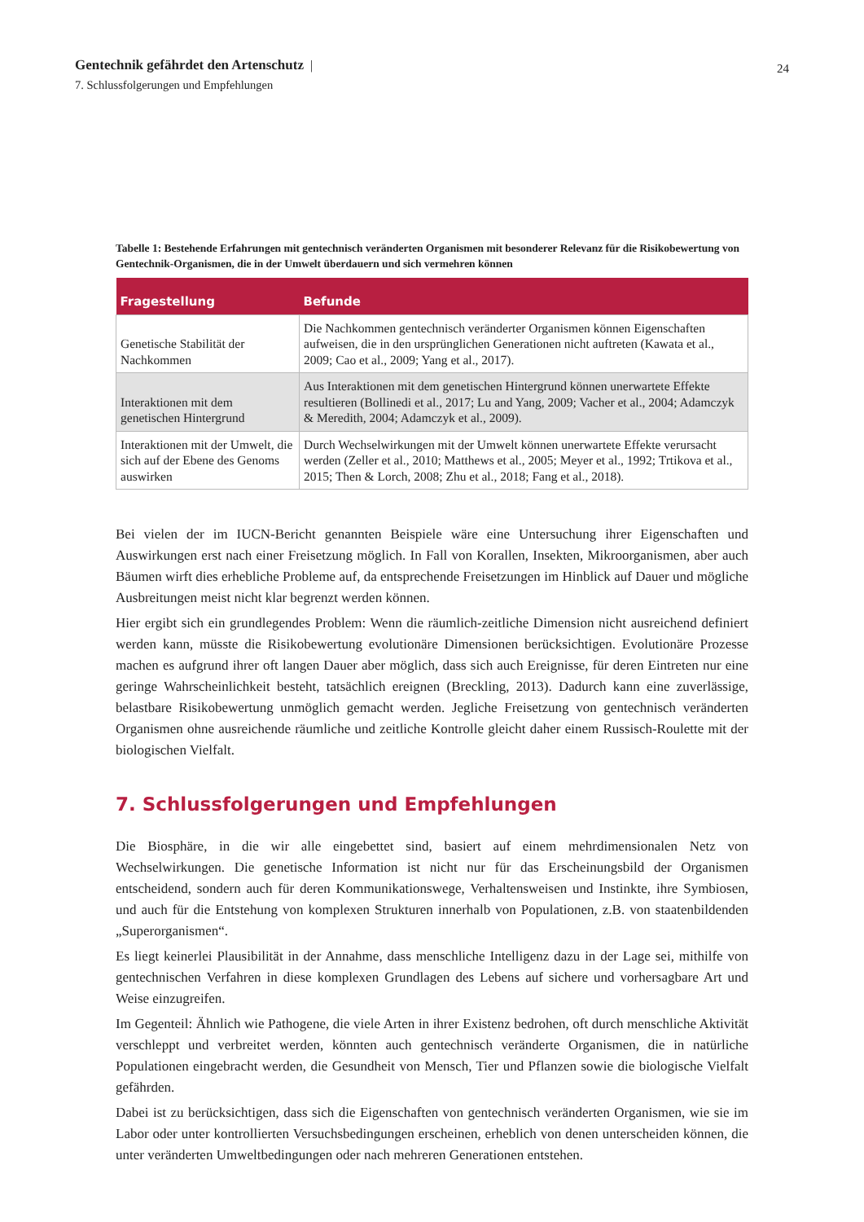Gentechnik gefährdet den Artenschutz |
7. Schlussfolgerungen und Empfehlungen
24
Tabelle 1: Bestehende Erfahrungen mit gentechnisch veränderten Organismen mit besonderer Relevanz für die Risikobewertung von Gentechnik-Organismen, die in der Umwelt überdauern und sich vermehren können
| Fragestellung | Befunde |
| --- | --- |
| Genetische Stabilität der Nachkommen | Die Nachkommen gentechnisch veränderter Organismen können Eigenschaften aufweisen, die in den ursprünglichen Generationen nicht auftreten (Kawata et al., 2009; Cao et al., 2009; Yang et al., 2017). |
| Interaktionen mit dem genetischen Hintergrund | Aus Interaktionen mit dem genetischen Hintergrund können unerwartete Effekte resultieren (Bollinedi et al., 2017; Lu and Yang, 2009; Vacher et al., 2004; Adamczyk & Meredith, 2004; Adamczyk et al., 2009). |
| Interaktionen mit der Umwelt, die sich auf der Ebene des Genoms auswirken | Durch Wechselwirkungen mit der Umwelt können unerwartete Effekte verursacht werden (Zeller et al., 2010; Matthews et al., 2005; Meyer et al., 1992; Trtikova et al., 2015; Then & Lorch, 2008; Zhu et al., 2018; Fang et al., 2018). |
Bei vielen der im IUCN-Bericht genannten Beispiele wäre eine Untersuchung ihrer Eigenschaften und Auswirkungen erst nach einer Freisetzung möglich. In Fall von Korallen, Insekten, Mikroorganismen, aber auch Bäumen wirft dies erhebliche Probleme auf, da entsprechende Freisetzungen im Hinblick auf Dauer und mögliche Ausbreitungen meist nicht klar begrenzt werden können.
Hier ergibt sich ein grundlegendes Problem: Wenn die räumlich-zeitliche Dimension nicht ausreichend definiert werden kann, müsste die Risikobewertung evolutionäre Dimensionen berücksichtigen. Evolutionäre Prozesse machen es aufgrund ihrer oft langen Dauer aber möglich, dass sich auch Ereignisse, für deren Eintreten nur eine geringe Wahrscheinlichkeit besteht, tatsächlich ereignen (Breckling, 2013). Dadurch kann eine zuverlässige, belastbare Risikobewertung unmöglich gemacht werden. Jegliche Freisetzung von gentechnisch veränderten Organismen ohne ausreichende räumliche und zeitliche Kontrolle gleicht daher einem Russisch-Roulette mit der biologischen Vielfalt.
7. Schlussfolgerungen und Empfehlungen
Die Biosphäre, in die wir alle eingebettet sind, basiert auf einem mehrdimensionalen Netz von Wechselwirkungen. Die genetische Information ist nicht nur für das Erscheinungsbild der Organismen entscheidend, sondern auch für deren Kommunikationswege, Verhaltensweisen und Instinkte, ihre Symbiosen, und auch für die Entstehung von komplexen Strukturen innerhalb von Populationen, z.B. von staatenbildenden „Superorganismen“.
Es liegt keinerlei Plausibilität in der Annahme, dass menschliche Intelligenz dazu in der Lage sei, mithilfe von gentechnischen Verfahren in diese komplexen Grundlagen des Lebens auf sichere und vorhersagbare Art und Weise einzugreifen.
Im Gegenteil: Ähnlich wie Pathogene, die viele Arten in ihrer Existenz bedrohen, oft durch menschliche Aktivität verschleppt und verbreitet werden, könnten auch gentechnisch veränderte Organismen, die in natürliche Populationen eingebracht werden, die Gesundheit von Mensch, Tier und Pflanzen sowie die biologische Vielfalt gefährden.
Dabei ist zu berücksichtigen, dass sich die Eigenschaften von gentechnisch veränderten Organismen, wie sie im Labor oder unter kontrollierten Versuchsbedingungen erscheinen, erheblich von denen unterscheiden können, die unter veränderten Umweltbedingungen oder nach mehreren Generationen entstehen.